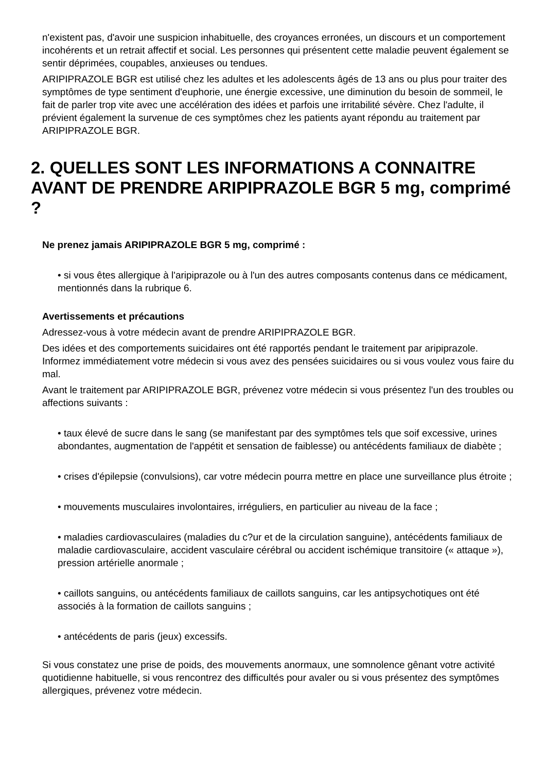n'existent pas, d'avoir une suspicion inhabituelle, des croyances erronées, un discours et un comportement incohérents et un retrait affectif et social. Les personnes qui présentent cette maladie peuvent également se sentir déprimées, coupables, anxieuses ou tendues.
ARIPIPRAZOLE BGR est utilisé chez les adultes et les adolescents âgés de 13 ans ou plus pour traiter des symptômes de type sentiment d'euphorie, une énergie excessive, une diminution du besoin de sommeil, le fait de parler trop vite avec une accélération des idées et parfois une irritabilité sévère. Chez l'adulte, il prévient également la survenue de ces symptômes chez les patients ayant répondu au traitement par ARIPIPRAZOLE BGR.
2. QUELLES SONT LES INFORMATIONS A CONNAITRE AVANT DE PRENDRE ARIPIPRAZOLE BGR 5 mg, comprimé ?
Ne prenez jamais ARIPIPRAZOLE BGR 5 mg, comprimé :
• si vous êtes allergique à l'aripiprazole ou à l'un des autres composants contenus dans ce médicament, mentionnés dans la rubrique 6.
Avertissements et précautions
Adressez-vous à votre médecin avant de prendre ARIPIPRAZOLE BGR.
Des idées et des comportements suicidaires ont été rapportés pendant le traitement par aripiprazole. Informez immédiatement votre médecin si vous avez des pensées suicidaires ou si vous voulez vous faire du mal.
Avant le traitement par ARIPIPRAZOLE BGR, prévenez votre médecin si vous présentez l'un des troubles ou affections suivants :
• taux élevé de sucre dans le sang (se manifestant par des symptômes tels que soif excessive, urines abondantes, augmentation de l'appétit et sensation de faiblesse) ou antécédents familiaux de diabète ;
• crises d'épilepsie (convulsions), car votre médecin pourra mettre en place une surveillance plus étroite ;
• mouvements musculaires involontaires, irréguliers, en particulier au niveau de la face ;
• maladies cardiovasculaires (maladies du c?ur et de la circulation sanguine), antécédents familiaux de maladie cardiovasculaire, accident vasculaire cérébral ou accident ischémique transitoire (« attaque »), pression artérielle anormale ;
• caillots sanguins, ou antécédents familiaux de caillots sanguins, car les antipsychotiques ont été associés à la formation de caillots sanguins ;
• antécédents de paris (jeux) excessifs.
Si vous constatez une prise de poids, des mouvements anormaux, une somnolence gênant votre activité quotidienne habituelle, si vous rencontrez des difficultés pour avaler ou si vous présentez des symptômes allergiques, prévenez votre médecin.